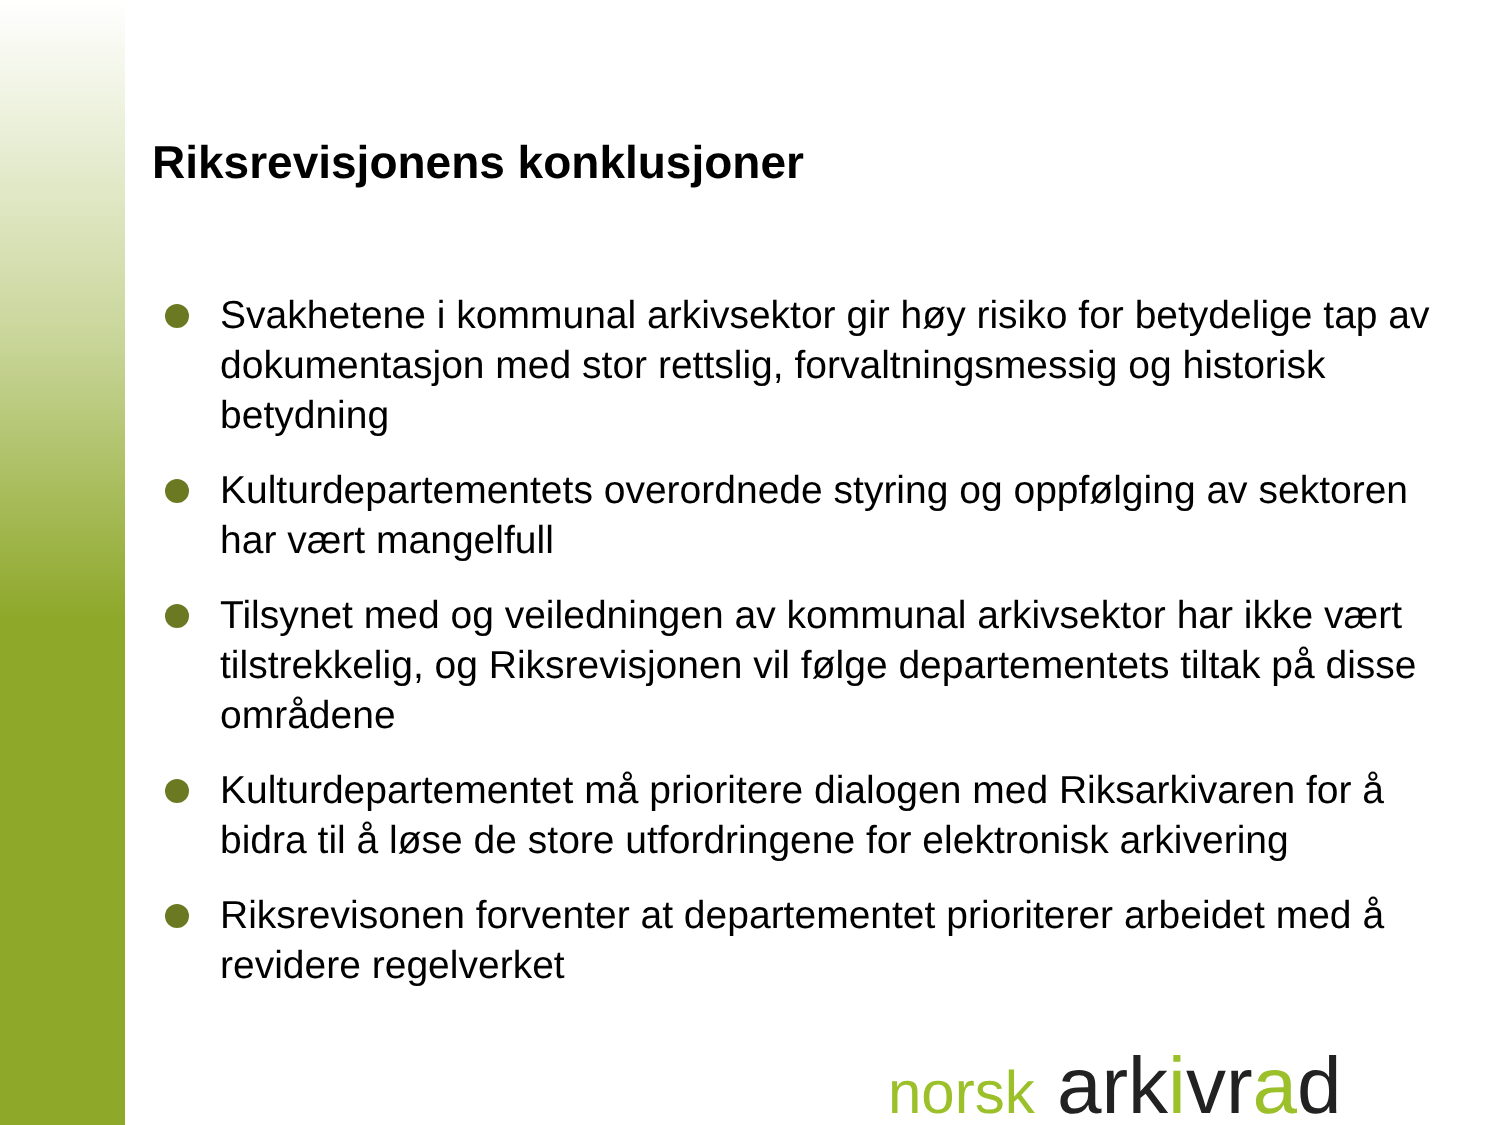Riksrevisjonens konklusjoner
Svakhetene i kommunal arkivsektor gir høy risiko for betydelige tap av dokumentasjon med stor rettslig, forvaltningsmessig og historisk betydning
Kulturdepartementets overordnede styring og oppfølging av sektoren har vært mangelfull
Tilsynet med og veiledningen av kommunal arkivsektor har ikke vært tilstrekkelig, og Riksrevisjonen vil følge departementets tiltak på disse områdene
Kulturdepartementet må prioritere dialogen med Riksarkivaren for å bidra til å løse de store utfordringene for elektronisk arkivering
Riksrevisonen forventer at departementet prioriterer arbeidet med å revidere regelverket
norsk arkivrad